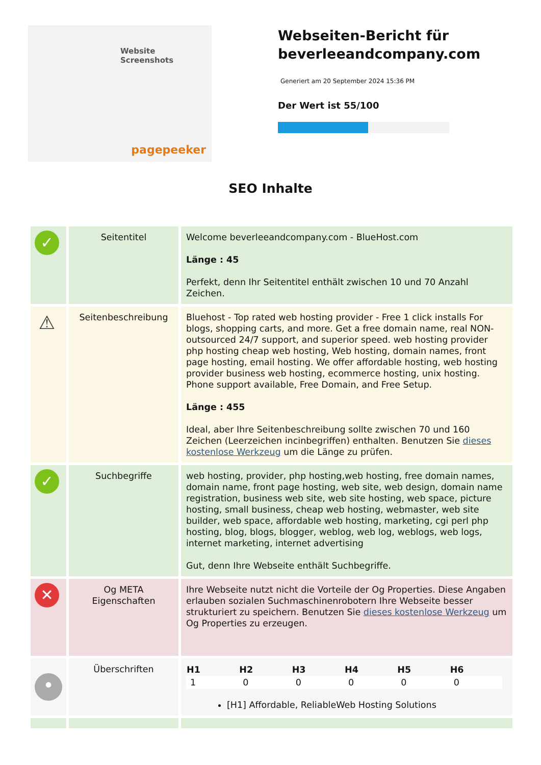Website Screenshots
pagepeeker
Webseiten-Bericht für beverleeandcompany.com
Generiert am 20 September 2024 15:36 PM
Der Wert ist 55/100
SEO Inhalte
| ✓ | Seitentitel | Welcome beverleeandcompany.com - BlueHost.com Länge : 45 Perfekt, denn Ihr Seitentitel enthält zwischen 10 und 70 Anzahl Zeichen. |
| ⚠ | Seitenbeschreibung | Bluehost - Top rated web hosting provider - Free 1 click installs For blogs, shopping carts, and more. Get a free domain name, real NON-outsourced 24/7 support, and superior speed. web hosting provider php hosting cheap web hosting, Web hosting, domain names, front page hosting, email hosting. We offer affordable hosting, web hosting provider business web hosting, ecommerce hosting, unix hosting. Phone support available, Free Domain, and Free Setup. Länge : 455 Ideal, aber Ihre Seitenbeschreibung sollte zwischen 70 und 160 Zeichen (Leerzeichen incinbegriffen) enthalten. Benutzen Sie dieses kostenlose Werkzeug um die Länge zu prüfen. |
| ✓ | Suchbegriffe | web hosting, provider, php hosting,web hosting, free domain names, domain name, front page hosting, web site, web design, domain name registration, business web site, web site hosting, web space, picture hosting, small business, cheap web hosting, webmaster, web site builder, web space, affordable web hosting, marketing, cgi perl php hosting, blog, blogs, blogger, weblog, web log, weblogs, web logs, internet marketing, internet advertising Gut, denn Ihre Webseite enthält Suchbegriffe. |
| ✕ | Og META Eigenschaften | Ihre Webseite nutzt nicht die Vorteile der Og Properties. Diese Angaben erlauben sozialen Suchmaschinenrobotern Ihre Webseite besser strukturiert zu speichern. Benutzen Sie dieses kostenlose Werkzeug um Og Properties zu erzeugen. |
| • | Überschriften | / H1 / H2 / H3 / H4 / H5 / H6 / / --- / --- / --- / --- / --- / --- / / 1 / 0 / 0 / 0 / 0 / 0 / [H1] Affordable, ReliableWeb Hosting Solutions |